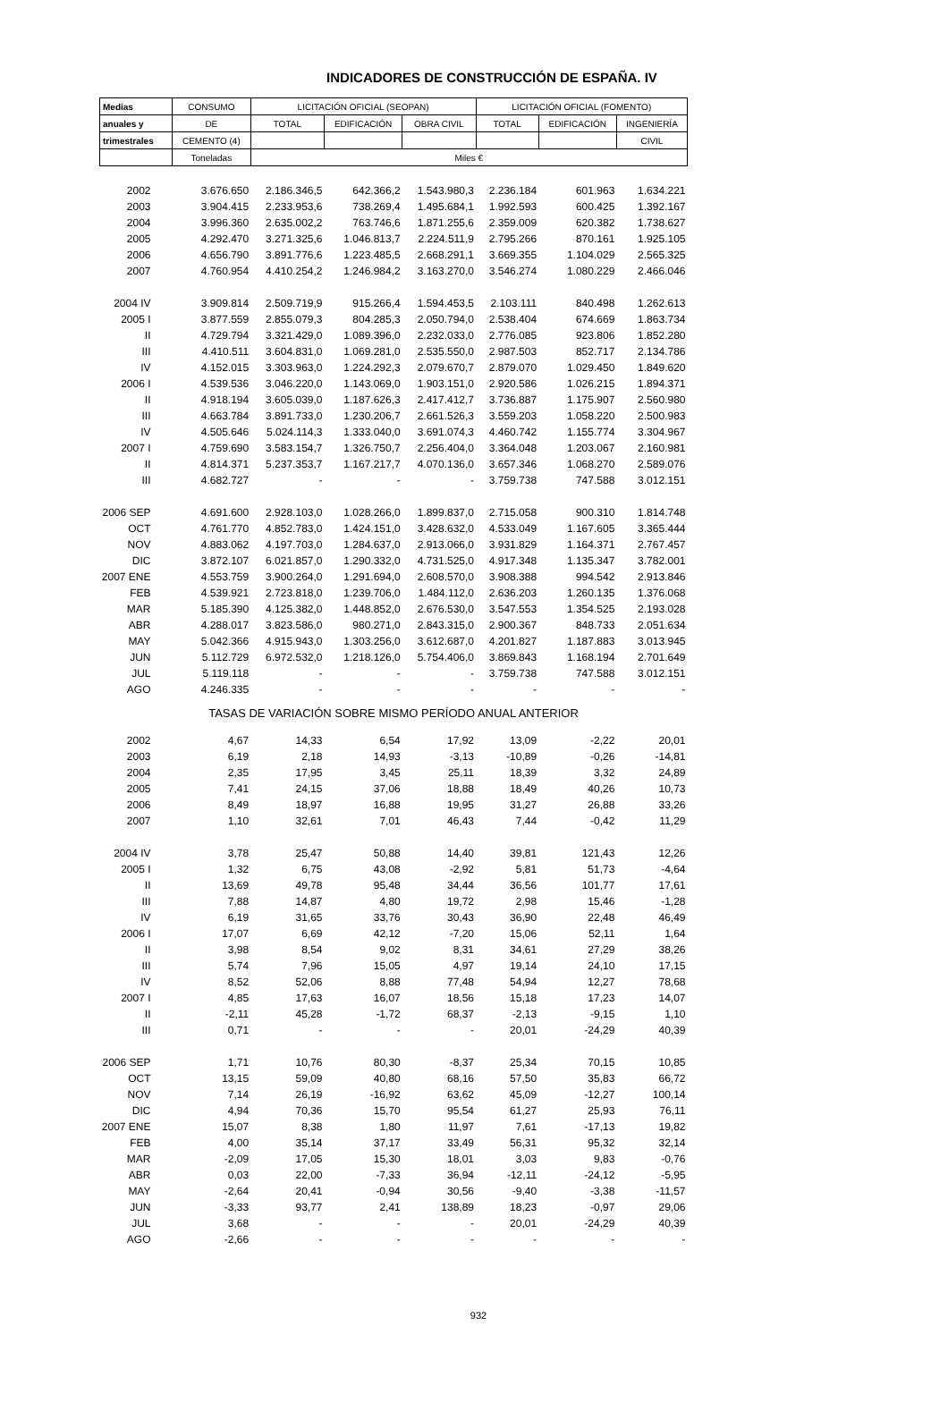INDICADORES DE CONSTRUCCIÓN DE ESPAÑA. IV
| Medias | CONSUMO | LICITACIÓN OFICIAL (SEOPAN) | | | LICITACIÓN OFICIAL (FOMENTO) | | |
| anuales y | DE | TOTAL | EDIFICACIÓN | OBRA CIVIL | TOTAL | EDIFICACIÓN | INGENIERÍA |
| trimestrales | CEMENTO (4) | | | | | | CIVIL |
| | Toneladas | Miles € | | | | | |
| 2002 | 3.676.650 | 2.186.346,5 | 642.366,2 | 1.543.980,3 | 2.236.184 | 601.963 | 1.634.221 |
| 2003 | 3.904.415 | 2.233.953,6 | 738.269,4 | 1.495.684,1 | 1.992.593 | 600.425 | 1.392.167 |
| 2004 | 3.996.360 | 2.635.002,2 | 763.746,6 | 1.871.255,6 | 2.359.009 | 620.382 | 1.738.627 |
| 2005 | 4.292.470 | 3.271.325,6 | 1.046.813,7 | 2.224.511,9 | 2.795.266 | 870.161 | 1.925.105 |
| 2006 | 4.656.790 | 3.891.776,6 | 1.223.485,5 | 2.668.291,1 | 3.669.355 | 1.104.029 | 2.565.325 |
| 2007 | 4.760.954 | 4.410.254,2 | 1.246.984,2 | 3.163.270,0 | 3.546.274 | 1.080.229 | 2.466.046 |
| 2004 IV | 3.909.814 | 2.509.719,9 | 915.266,4 | 1.594.453,5 | 2.103.111 | 840.498 | 1.262.613 |
| 2005 I | 3.877.559 | 2.855.079,3 | 804.285,3 | 2.050.794,0 | 2.538.404 | 674.669 | 1.863.734 |
| II | 4.729.794 | 3.321.429,0 | 1.089.396,0 | 2.232.033,0 | 2.776.085 | 923.806 | 1.852.280 |
| III | 4.410.511 | 3.604.831,0 | 1.069.281,0 | 2.535.550,0 | 2.987.503 | 852.717 | 2.134.786 |
| IV | 4.152.015 | 3.303.963,0 | 1.224.292,3 | 2.079.670,7 | 2.879.070 | 1.029.450 | 1.849.620 |
| 2006 I | 4.539.536 | 3.046.220,0 | 1.143.069,0 | 1.903.151,0 | 2.920.586 | 1.026.215 | 1.894.371 |
| II | 4.918.194 | 3.605.039,0 | 1.187.626,3 | 2.417.412,7 | 3.736.887 | 1.175.907 | 2.560.980 |
| III | 4.663.784 | 3.891.733,0 | 1.230.206,7 | 2.661.526,3 | 3.559.203 | 1.058.220 | 2.500.983 |
| IV | 4.505.646 | 5.024.114,3 | 1.333.040,0 | 3.691.074,3 | 4.460.742 | 1.155.774 | 3.304.967 |
| 2007 I | 4.759.690 | 3.583.154,7 | 1.326.750,7 | 2.256.404,0 | 3.364.048 | 1.203.067 | 2.160.981 |
| II | 4.814.371 | 5.237.353,7 | 1.167.217,7 | 4.070.136,0 | 3.657.346 | 1.068.270 | 2.589.076 |
| III | 4.682.727 | - | - | - | 3.759.738 | 747.588 | 3.012.151 |
| 2006 SEP | 4.691.600 | 2.928.103,0 | 1.028.266,0 | 1.899.837,0 | 2.715.058 | 900.310 | 1.814.748 |
| OCT | 4.761.770 | 4.852.783,0 | 1.424.151,0 | 3.428.632,0 | 4.533.049 | 1.167.605 | 3.365.444 |
| NOV | 4.883.062 | 4.197.703,0 | 1.284.637,0 | 2.913.066,0 | 3.931.829 | 1.164.371 | 2.767.457 |
| DIC | 3.872.107 | 6.021.857,0 | 1.290.332,0 | 4.731.525,0 | 4.917.348 | 1.135.347 | 3.782.001 |
| 2007 ENE | 4.553.759 | 3.900.264,0 | 1.291.694,0 | 2.608.570,0 | 3.908.388 | 994.542 | 2.913.846 |
| FEB | 4.539.921 | 2.723.818,0 | 1.239.706,0 | 1.484.112,0 | 2.636.203 | 1.260.135 | 1.376.068 |
| MAR | 5.185.390 | 4.125.382,0 | 1.448.852,0 | 2.676.530,0 | 3.547.553 | 1.354.525 | 2.193.028 |
| ABR | 4.288.017 | 3.823.586,0 | 980.271,0 | 2.843.315,0 | 2.900.367 | 848.733 | 2.051.634 |
| MAY | 5.042.366 | 4.915.943,0 | 1.303.256,0 | 3.612.687,0 | 4.201.827 | 1.187.883 | 3.013.945 |
| JUN | 5.112.729 | 6.972.532,0 | 1.218.126,0 | 5.754.406,0 | 3.869.843 | 1.168.194 | 2.701.649 |
| JUL | 5.119.118 | - | - | - | 3.759.738 | 747.588 | 3.012.151 |
| AGO | 4.246.335 | - | - | - | - | - | - |
| TASAS DE VARIACIÓN SOBRE MISMO PERÍODO ANUAL ANTERIOR | | | | | | | |
| 2002 | 4,67 | 14,33 | 6,54 | 17,92 | 13,09 | -2,22 | 20,01 |
| 2003 | 6,19 | 2,18 | 14,93 | -3,13 | -10,89 | -0,26 | -14,81 |
| 2004 | 2,35 | 17,95 | 3,45 | 25,11 | 18,39 | 3,32 | 24,89 |
| 2005 | 7,41 | 24,15 | 37,06 | 18,88 | 18,49 | 40,26 | 10,73 |
| 2006 | 8,49 | 18,97 | 16,88 | 19,95 | 31,27 | 26,88 | 33,26 |
| 2007 | 1,10 | 32,61 | 7,01 | 46,43 | 7,44 | -0,42 | 11,29 |
| 2004 IV | 3,78 | 25,47 | 50,88 | 14,40 | 39,81 | 121,43 | 12,26 |
| 2005 I | 1,32 | 6,75 | 43,08 | -2,92 | 5,81 | 51,73 | -4,64 |
| II | 13,69 | 49,78 | 95,48 | 34,44 | 36,56 | 101,77 | 17,61 |
| III | 7,88 | 14,87 | 4,80 | 19,72 | 2,98 | 15,46 | -1,28 |
| IV | 6,19 | 31,65 | 33,76 | 30,43 | 36,90 | 22,48 | 46,49 |
| 2006 I | 17,07 | 6,69 | 42,12 | -7,20 | 15,06 | 52,11 | 1,64 |
| II | 3,98 | 8,54 | 9,02 | 8,31 | 34,61 | 27,29 | 38,26 |
| III | 5,74 | 7,96 | 15,05 | 4,97 | 19,14 | 24,10 | 17,15 |
| IV | 8,52 | 52,06 | 8,88 | 77,48 | 54,94 | 12,27 | 78,68 |
| 2007 I | 4,85 | 17,63 | 16,07 | 18,56 | 15,18 | 17,23 | 14,07 |
| II | -2,11 | 45,28 | -1,72 | 68,37 | -2,13 | -9,15 | 1,10 |
| III | 0,71 | - | - | - | 20,01 | -24,29 | 40,39 |
| 2006 SEP | 1,71 | 10,76 | 80,30 | -8,37 | 25,34 | 70,15 | 10,85 |
| OCT | 13,15 | 59,09 | 40,80 | 68,16 | 57,50 | 35,83 | 66,72 |
| NOV | 7,14 | 26,19 | -16,92 | 63,62 | 45,09 | -12,27 | 100,14 |
| DIC | 4,94 | 70,36 | 15,70 | 95,54 | 61,27 | 25,93 | 76,11 |
| 2007 ENE | 15,07 | 8,38 | 1,80 | 11,97 | 7,61 | -17,13 | 19,82 |
| FEB | 4,00 | 35,14 | 37,17 | 33,49 | 56,31 | 95,32 | 32,14 |
| MAR | -2,09 | 17,05 | 15,30 | 18,01 | 3,03 | 9,83 | -0,76 |
| ABR | 0,03 | 22,00 | -7,33 | 36,94 | -12,11 | -24,12 | -5,95 |
| MAY | -2,64 | 20,41 | -0,94 | 30,56 | -9,40 | -3,38 | -11,57 |
| JUN | -3,33 | 93,77 | 2,41 | 138,89 | 18,23 | -0,97 | 29,06 |
| JUL | 3,68 | - | - | - | 20,01 | -24,29 | 40,39 |
| AGO | -2,66 | - | - | - | - | - | - |
932